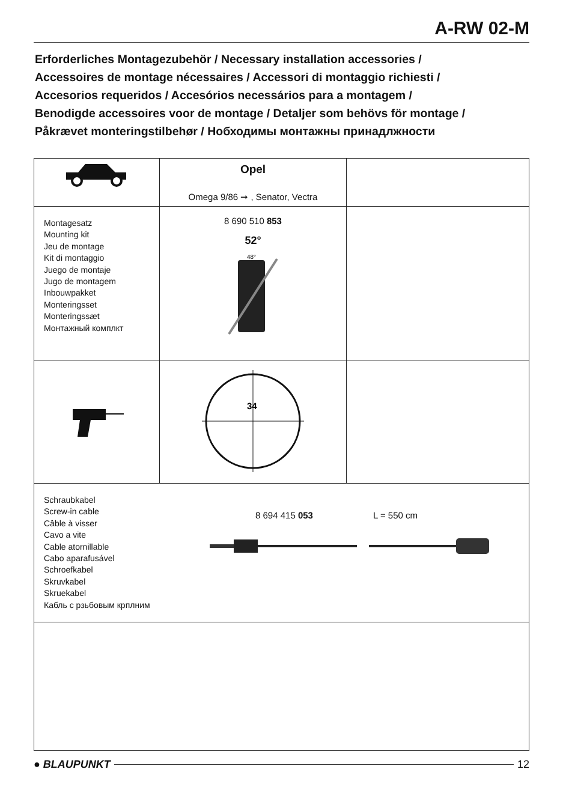A-RW 02-M
Erforderliches Montagezubehör / Necessary installation accessories /
Accessoires de montage nécessaires / Accessori di montaggio richiesti /
Accesorios requeridos / Accesórios necessários para a montagem /
Benodigde accessoires voor de montage / Detaljer som behövs för montage /
Påkrævet monteringstilbehør / Нобходимы монтажны принадлжности
| | Opel Omega 9/86 ➞ , Senator, Vectra | |
| Montagesatz Mounting kit Jeu de montage Kit di montaggio Juego de montaje Jugo de montagem Inbouwpakket Monteringsset Monteringssæt Монтажный комплкт | 8 690 510 853 52° 48° | |
| | 34 | |
| Schraubkabel Screw-in cable Câble à visser Cavo a vite Cable atornillable Cabo aparafusável Schroefkabel Skruvkabel Skruekabel Кабль с рзьбовым крплним 8 694 415 053 L = 550 cm | | |
● BLAUPUNKT 12